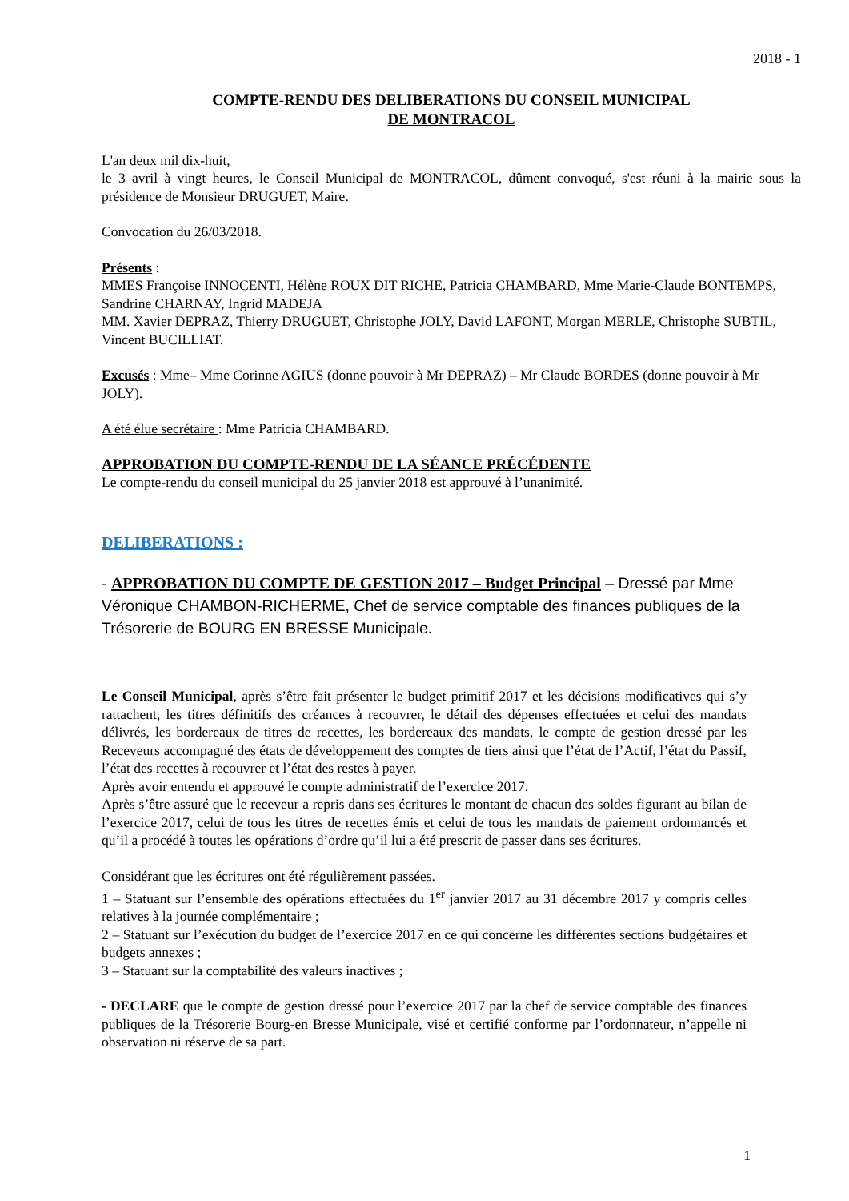2018 - 1
COMPTE-RENDU DES DELIBERATIONS DU CONSEIL MUNICIPAL
DE MONTRACOL
L'an deux mil dix-huit,
le 3 avril à vingt heures, le Conseil Municipal de MONTRACOL, dûment convoqué, s'est réuni à la mairie sous la présidence de Monsieur DRUGUET, Maire.
Convocation du 26/03/2018.
Présents :
MMES Françoise INNOCENTI, Hélène ROUX DIT RICHE, Patricia CHAMBARD, Mme Marie-Claude BONTEMPS, Sandrine CHARNAY, Ingrid MADEJA
MM. Xavier DEPRAZ, Thierry DRUGUET, Christophe JOLY, David LAFONT, Morgan MERLE, Christophe SUBTIL, Vincent BUCILLIAT.
Excusés : Mme– Mme Corinne AGIUS (donne pouvoir à Mr DEPRAZ) – Mr Claude BORDES (donne pouvoir à Mr JOLY).
A été élue secrétaire : Mme Patricia CHAMBARD.
APPROBATION DU COMPTE-RENDU DE LA SÉANCE PRÉCÉDENTE
Le compte-rendu du conseil municipal du 25 janvier 2018 est approuvé à l’unanimité.
DELIBERATIONS :
- APPROBATION DU COMPTE DE GESTION 2017 – Budget Principal – Dressé par Mme Véronique CHAMBON-RICHERME, Chef de service comptable des finances publiques de la Trésorerie de BOURG EN BRESSE Municipale.
Le Conseil Municipal, après s’être fait présenter le budget primitif 2017 et les décisions modificatives qui s’y rattachent, les titres définitifs des créances à recouvrer, le détail des dépenses effectuées et celui des mandats délivrés, les bordereaux de titres de recettes, les bordereaux des mandats, le compte de gestion dressé par les Receveurs accompagné des états de développement des comptes de tiers ainsi que l’état de l’Actif, l’état du Passif, l’état des recettes à recouvrer et l’état des restes à payer.
Après avoir entendu et approuvé le compte administratif de l’exercice 2017.
Après s’être assuré que le receveur a repris dans ses écritures le montant de chacun des soldes figurant au bilan de l’exercice 2017, celui de tous les titres de recettes émis et celui de tous les mandats de paiement ordonnancés et qu’il a procédé à toutes les opérations d’ordre qu’il lui a été prescrit de passer dans ses écritures.
Considérant que les écritures ont été régulièrement passées.
1 – Statuant sur l’ensemble des opérations effectuées du 1<sup>er</sup> janvier 2017 au 31 décembre 2017 y compris celles relatives à la journée complémentaire ;
2 – Statuant sur l’exécution du budget de l’exercice 2017 en ce qui concerne les différentes sections budgétaires et budgets annexes ;
3 – Statuant sur la comptabilité des valeurs inactives ;
- DECLARE que le compte de gestion dressé pour l’exercice 2017 par la chef de service comptable des finances publiques de la Trésorerie Bourg-en Bresse Municipale, visé et certifié conforme par l’ordonnateur, n’appelle ni observation ni réserve de sa part.
1